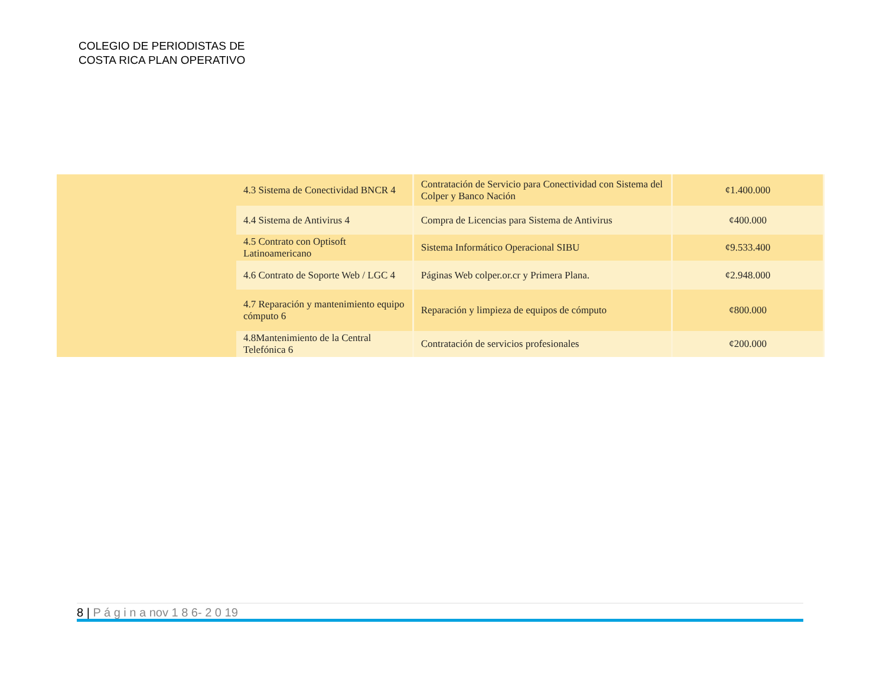COLEGIO DE PERIODISTAS DE
COSTA RICA PLAN OPERATIVO
| | 4.3 Sistema de Conectividad BNCR 4 | Contratación de Servicio para Conectividad con Sistema del Colper y Banco Nación | ¢1.400.000 |
| | 4.4 Sistema de Antivirus 4 | Compra de Licencias para Sistema de Antivirus | ¢400.000 |
| | 4.5 Contrato con Optisoft Latinoamericano | Sistema Informático Operacional SIBU | ¢9.533.400 |
| | 4.6 Contrato de Soporte Web / LGC 4 | Páginas Web colper.or.cr y Primera Plana. | ¢2.948.000 |
| | 4.7 Reparación y mantenimiento equipo cómputo 6 | Reparación y limpieza de equipos de cómputo | ¢800.000 |
| | 4.8Mantenimiento de la Central Telefónica 6 | Contratación de servicios profesionales | ¢200.000 |
8 | P á g i n a nov 1 8 6- 2 0 19